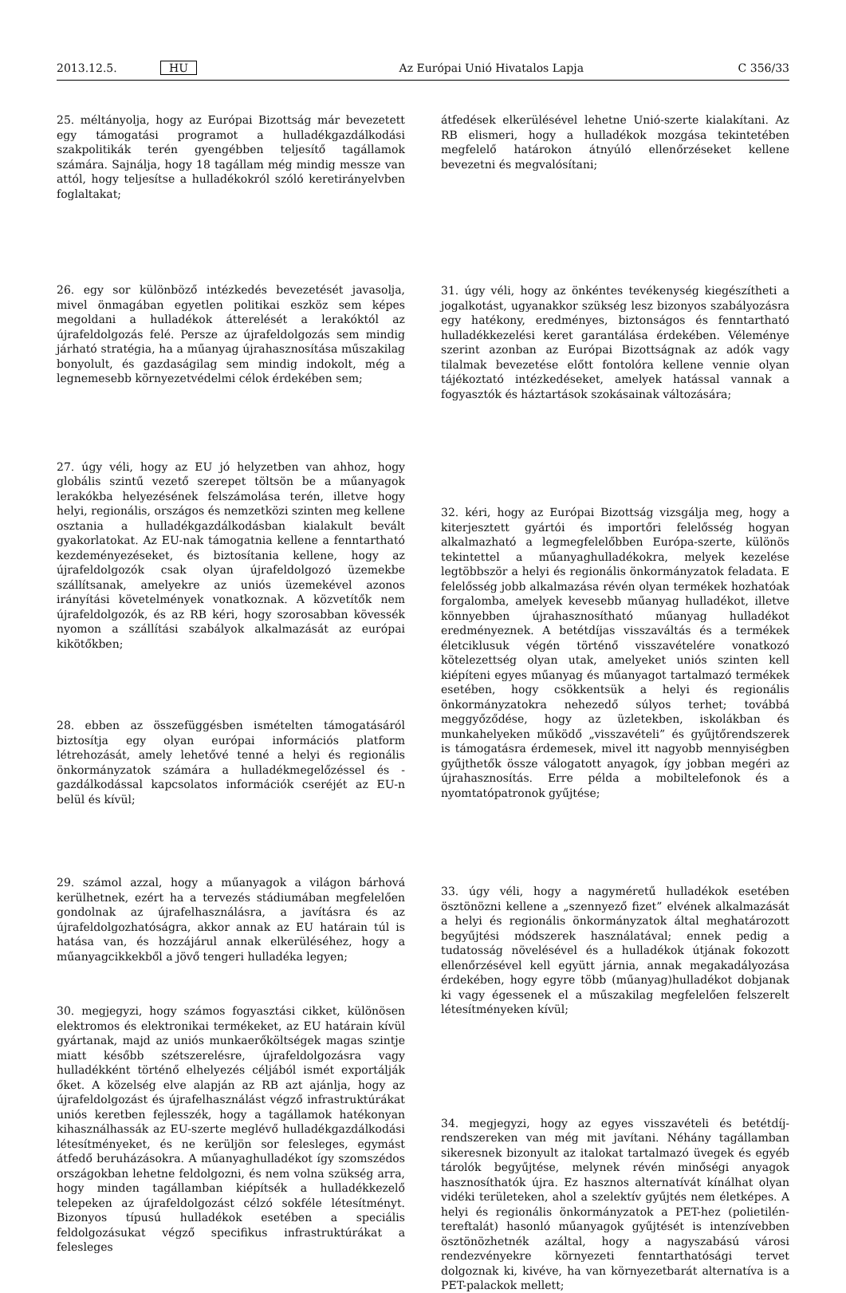2013.12.5. HU Az Európai Unió Hivatalos Lapja C 356/33
25. méltányolja, hogy az Európai Bizottság már bevezetett egy támogatási programot a hulladékgazdálkodási szakpolitikák terén gyengébben teljesítő tagállamok számára. Sajnálja, hogy 18 tagállam még mindig messze van attól, hogy teljesítse a hulladékokról szóló keretirányelvben foglaltakat;
26. egy sor különböző intézkedés bevezetését javasolja, mivel önmagában egyetlen politikai eszköz sem képes megoldani a hulladékok átterelését a lerakóktól az újrafeldolgozás felé. Persze az újrafeldolgozás sem mindig járható stratégia, ha a műanyag újrahasznosítása műszakilag bonyolult, és gazdaságilag sem mindig indokolt, még a legnemesebb környezetvédelmi célok érdekében sem;
27. úgy véli, hogy az EU jó helyzetben van ahhoz, hogy globális szintű vezető szerepet töltsön be a műanyagok lerakókba helyezésének felszámolása terén, illetve hogy helyi, regionális, országos és nemzetközi szinten meg kellene osztania a hulladékgazdálkodásban kialakult bevált gyakorlatokat. Az EU-nak támogatnia kellene a fenntartható kezdeményezéseket, és biztosítania kellene, hogy az újrafeldolgozók csak olyan újrafeldolgozó üzemekbe szállítsanak, amelyekre az uniós üzemekével azonos irányítási követelmények vonatkoznak. A közvetítők nem újrafeldolgozók, és az RB kéri, hogy szorosabban kövessék nyomon a szállítási szabályok alkalmazását az európai kikötőkben;
28. ebben az összefüggésben ismételten támogatásáról biztosítja egy olyan európai információs platform létrehozását, amely lehetővé tenné a helyi és regionális önkormányzatok számára a hulladékmegelőzéssel és -gazdálkodással kapcsolatos információk cseréjét az EU-n belül és kívül;
29. számol azzal, hogy a műanyagok a világon bárhová kerülhetnek, ezért ha a tervezés stádiumában megfelelően gondolnak az újrafelhasználásra, a javításra és az újrafeldolgozhatóságra, akkor annak az EU határain túl is hatása van, és hozzájárul annak elkerüléséhez, hogy a műanyagcikkekből a jövő tengeri hulladéka legyen;
30. megjegyzi, hogy számos fogyasztási cikket, különösen elektromos és elektronikai termékeket, az EU határain kívül gyártanak, majd az uniós munkaerőköltségek magas szintje miatt később szétszerelésre, újrafeldolgozásra vagy hulladékként történő elhelyezés céljából ismét exportálják őket. A közelség elve alapján az RB azt ajánlja, hogy az újrafeldolgozást és újrafelhasználást végző infrastruktúrákat uniós keretben fejlesszék, hogy a tagállamok hatékonyan kihasználhassák az EU-szerte meglévő hulladékgazdálkodási létesítményeket, és ne kerüljön sor felesleges, egymást átfedő beruházásokra. A műanyaghulladékot így szomszédos országokban lehetne feldolgozni, és nem volna szükség arra, hogy minden tagállamban kiépítsék a hulladékkezelő telepeken az újrafeldolgozást célzó sokféle létesítményt. Bizonyos típusú hulladékok esetében a speciális feldolgozásukat végző specifikus infrastruktúrákat a felesleges
átfedések elkerülésével lehetne Unió-szerte kialakítani. Az RB elismeri, hogy a hulladékok mozgása tekintetében megfelelő határokon átnyúló ellenőrzéseket kellene bevezetni és megvalósítani;
31. úgy véli, hogy az önkéntes tevékenység kiegészítheti a jogalkotást, ugyanakkor szükség lesz bizonyos szabályozásra egy hatékony, eredményes, biztonságos és fenntartható hulladékkezelési keret garantálása érdekében. Véleménye szerint azonban az Európai Bizottságnak az adók vagy tilalmak bevezetése előtt fontolóra kellene vennie olyan tájékoztató intézkedéseket, amelyek hatással vannak a fogyasztók és háztartások szokásainak változására;
32. kéri, hogy az Európai Bizottság vizsgálja meg, hogy a kiterjesztett gyártói és importőri felelősség hogyan alkalmazható a legmegfelelőbben Európa-szerte, különös tekintettel a műanyaghulladékokra, melyek kezelése legtöbbször a helyi és regionális önkormányzatok feladata. E felelősség jobb alkalmazása révén olyan termékek hozhatóak forgalomba, amelyek kevesebb műanyag hulladékot, illetve könnyebben újrahasznosítható műanyag hulladékot eredményeznek. A betétdíjas visszaváltás és a termékek életciklusuk végén történő visszavételére vonatkozó kötelezettség olyan utak, amelyeket uniós szinten kell kiépíteni egyes műanyag és műanyagot tartalmazó termékek esetében, hogy csökkentsük a helyi és regionális önkormányzatokra nehezedő súlyos terhet; továbbá meggyőződése, hogy az üzletekben, iskolákban és munkahelyeken működő „visszavételi” és gyűjtőrendszerek is támogatásra érdemesek, mivel itt nagyobb mennyiségben gyűjthetők össze válogatott anyagok, így jobban megéri az újrahasznosítás. Erre példa a mobiltelefonok és a nyomtatópatronok gyűjtése;
33. úgy véli, hogy a nagyméretű hulladékok esetében ösztönözni kellene a „szennyező fizet” elvének alkalmazását a helyi és regionális önkormányzatok által meghatározott begyűjtési módszerek használatával; ennek pedig a tudatosság növelésével és a hulladékok útjának fokozott ellenőrzésével kell együtt járnia, annak megakadályozása érdekében, hogy egyre több (műanyag)hulladékot dobjanak ki vagy égessenek el a műszakilag megfelelően felszerelt létesítményeken kívül;
34. megjegyzi, hogy az egyes visszavételi és betétdíj-rendszereken van még mit javítani. Néhány tagállamban sikeresnek bizonyult az italokat tartalmazó üvegek és egyéb tárolók begyűjtése, melynek révén minőségi anyagok hasznosíthatók újra. Ez hasznos alternatívát kínálhat olyan vidéki területeken, ahol a szelektív gyűjtés nem életképes. A helyi és regionális önkormányzatok a PET-hez (polietilén-tereftalát) hasonló műanyagok gyűjtését is intenzívebben ösztönözhetnék azáltal, hogy a nagyszabású városi rendezvényekre környezeti fenntarthatósági tervet dolgoznak ki, kivéve, ha van környezetbarát alternatíva is a PET-palackok mellett;